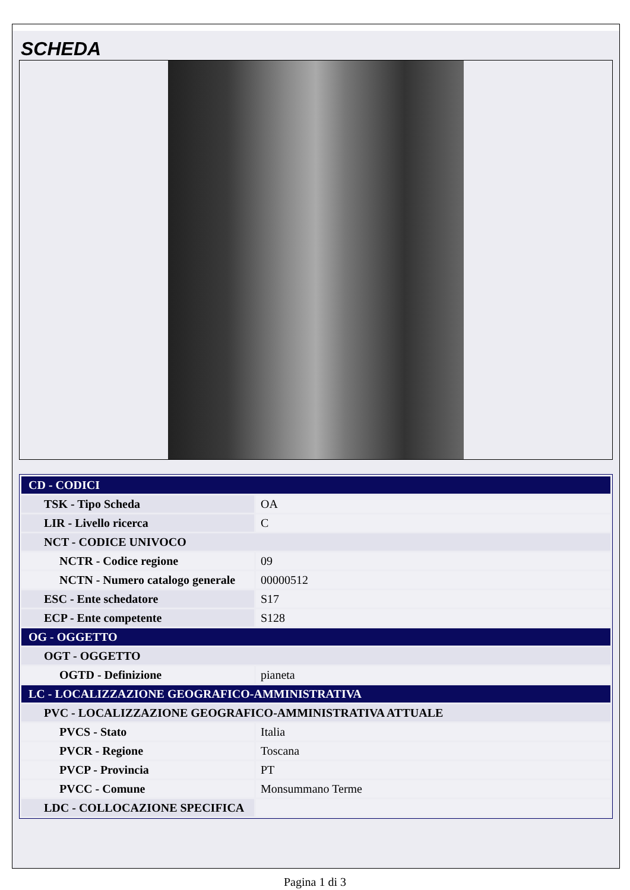SCHEDA
| CD - CODICI | |
| TSK - Tipo Scheda | OA |
| LIR - Livello ricerca | C |
| NCT - CODICE UNIVOCO | |
| NCTR - Codice regione | 09 |
| NCTN - Numero catalogo generale | 00000512 |
| ESC - Ente schedatore | S17 |
| ECP - Ente competente | S128 |
| OG - OGGETTO | |
| OGT - OGGETTO | |
| OGTD - Definizione | pianeta |
| LC - LOCALIZZAZIONE GEOGRAFICO-AMMINISTRATIVA | |
| PVC - LOCALIZZAZIONE GEOGRAFICO-AMMINISTRATIVA ATTUALE | |
| PVCS - Stato | Italia |
| PVCR - Regione | Toscana |
| PVCP - Provincia | PT |
| PVCC - Comune | Monsummano Terme |
| LDC - COLLOCAZIONE SPECIFICA | |
Pagina 1 di 3